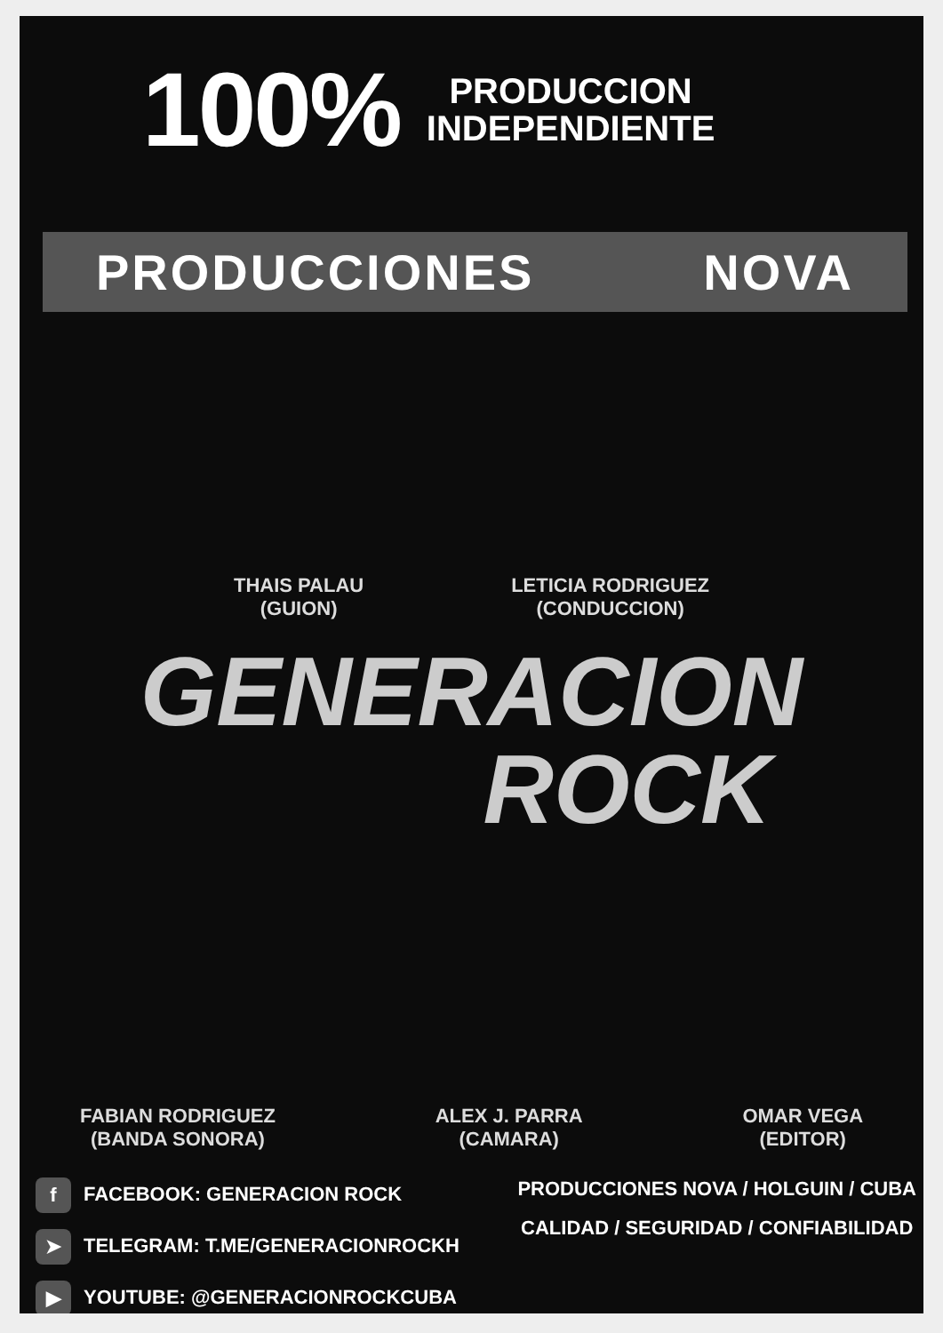100%
PRODUCCION
INDEPENDIENTE
PRODUCCIONES NOVA
THAIS PALAU
(GUION)
LETICIA RODRIGUEZ
(CONDUCCION)
GENERACION
ROCK
FABIAN RODRIGUEZ
(BANDA SONORA)
ALEX J. PARRA
(CAMARA)
OMAR VEGA
(EDITOR)
f FACEBOOK: GENERACION ROCK
➤ TELEGRAM: T.ME/GENERACIONROCKH
▶ YOUTUBE: @GENERACIONROCKCUBA
PRODUCCIONES NOVA / HOLGUIN / CUBA
CALIDAD / SEGURIDAD / CONFIABILIDAD